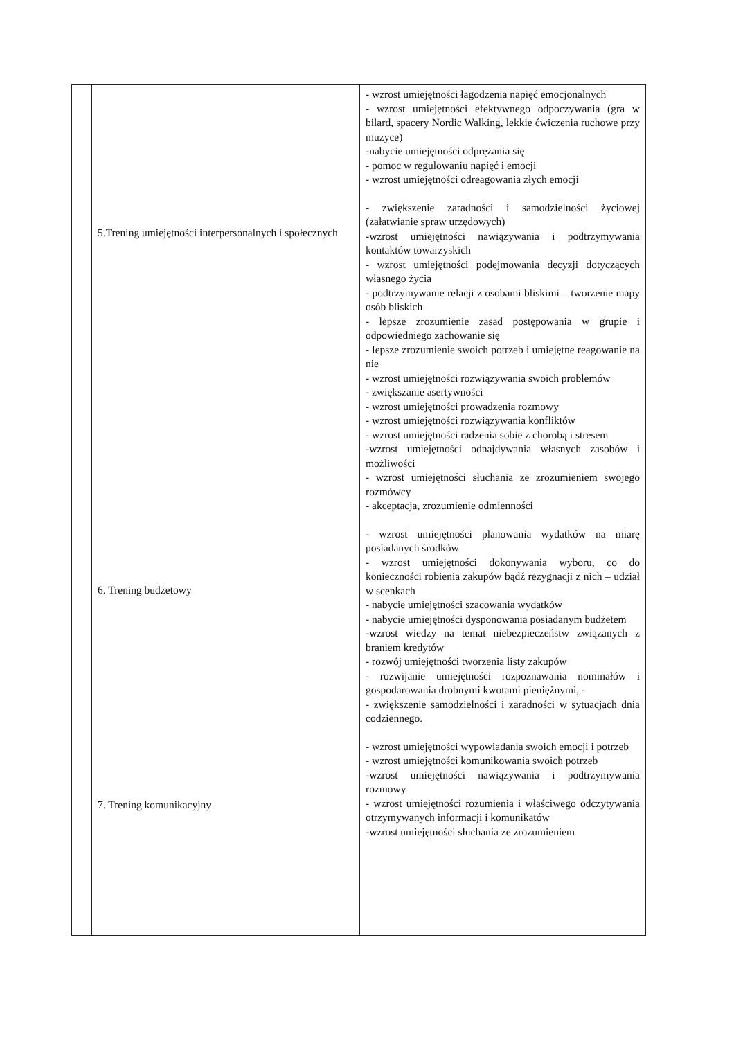| | 5.Trening umiejętności interpersonalnych i społecznych 6. Trening budżetowy 7. Trening komunikacyjny | - wzrost umiejętności łagodzenia napięć emocjonalnych - wzrost umiejętności efektywnego odpoczywania (gra w bilard, spacery Nordic Walking, lekkie ćwiczenia ruchowe przy muzyce) -nabycie umiejętności odprężania się - pomoc w regulowaniu napięć i emocji - wzrost umiejętności odreagowania złych emocji - zwiększenie zaradności i samodzielności życiowej (załatwianie spraw urzędowych) -wzrost umiejętności nawiązywania i podtrzymywania kontaktów towarzyskich - wzrost umiejętności podejmowania decyzji dotyczących własnego życia - podtrzymywanie relacji z osobami bliskimi – tworzenie mapy osób bliskich - lepsze zrozumienie zasad postępowania w grupie i odpowiedniego zachowanie się - lepsze zrozumienie swoich potrzeb i umiejętne reagowanie na nie - wzrost umiejętności rozwiązywania swoich problemów - zwiększanie asertywności - wzrost umiejętności prowadzenia rozmowy - wzrost umiejętności rozwiązywania konfliktów - wzrost umiejętności radzenia sobie z chorobą i stresem -wzrost umiejętności odnajdywania własnych zasobów i możliwości - wzrost umiejętności słuchania ze zrozumieniem swojego rozmówcy - akceptacja, zrozumienie odmienności - wzrost umiejętności planowania wydatków na miarę posiadanych środków - wzrost umiejętności dokonywania wyboru, co do konieczności robienia zakupów bądź rezygnacji z nich – udział w scenkach - nabycie umiejętności szacowania wydatków - nabycie umiejętności dysponowania posiadanym budżetem -wzrost wiedzy na temat niebezpieczeństw związanych z braniem kredytów - rozwój umiejętności tworzenia listy zakupów - rozwijanie umiejętności rozpoznawania nominałów i gospodarowania drobnymi kwotami pieniężnymi, - - zwiększenie samodzielności i zaradności w sytuacjach dnia codziennego. - wzrost umiejętności wypowiadania swoich emocji i potrzeb - wzrost umiejętności komunikowania swoich potrzeb -wzrost umiejętności nawiązywania i podtrzymywania rozmowy - wzrost umiejętności rozumienia i właściwego odczytywania otrzymywanych informacji i komunikatów -wzrost umiejętności słuchania ze zrozumieniem |